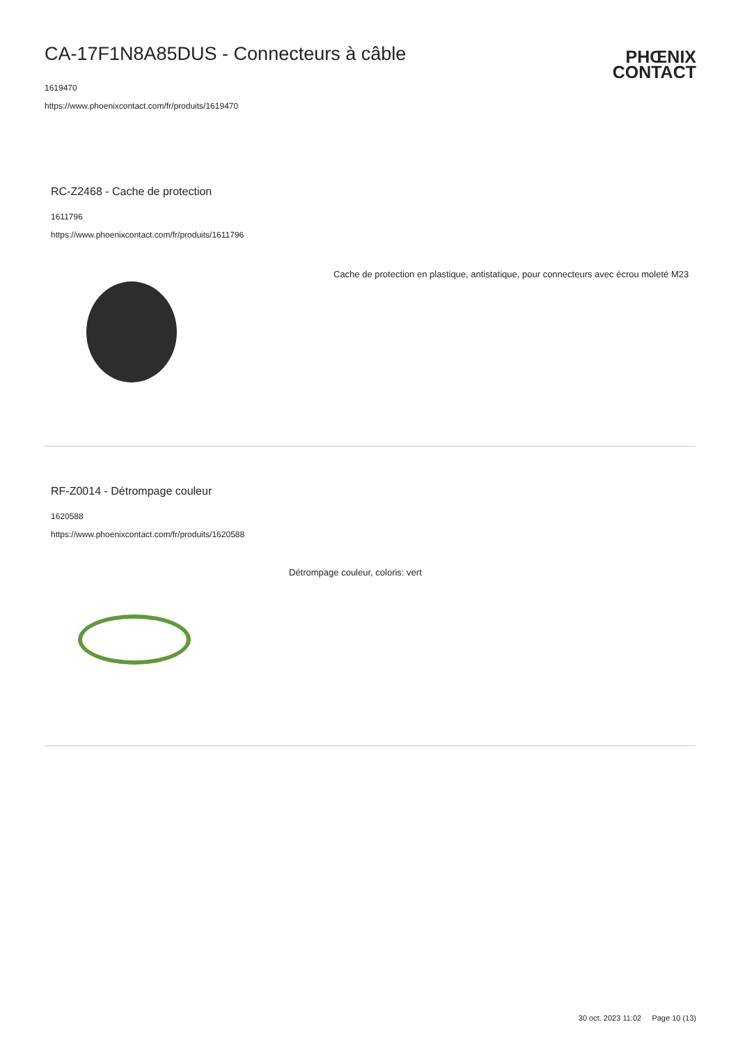CA-17F1N8A85DUS - Connecteurs à câble
1619470
https://www.phoenixcontact.com/fr/produits/1619470
PHŒNIX
CONTACT
RC-Z2468 - Cache de protection
1611796
https://www.phoenixcontact.com/fr/produits/1611796
Cache de protection en plastique, antistatique, pour connecteurs avec écrou moleté M23
RF-Z0014 - Détrompage couleur
1620588
https://www.phoenixcontact.com/fr/produits/1620588
Détrompage couleur, coloris: vert
30 oct. 2023 11:02 Page 10 (13)